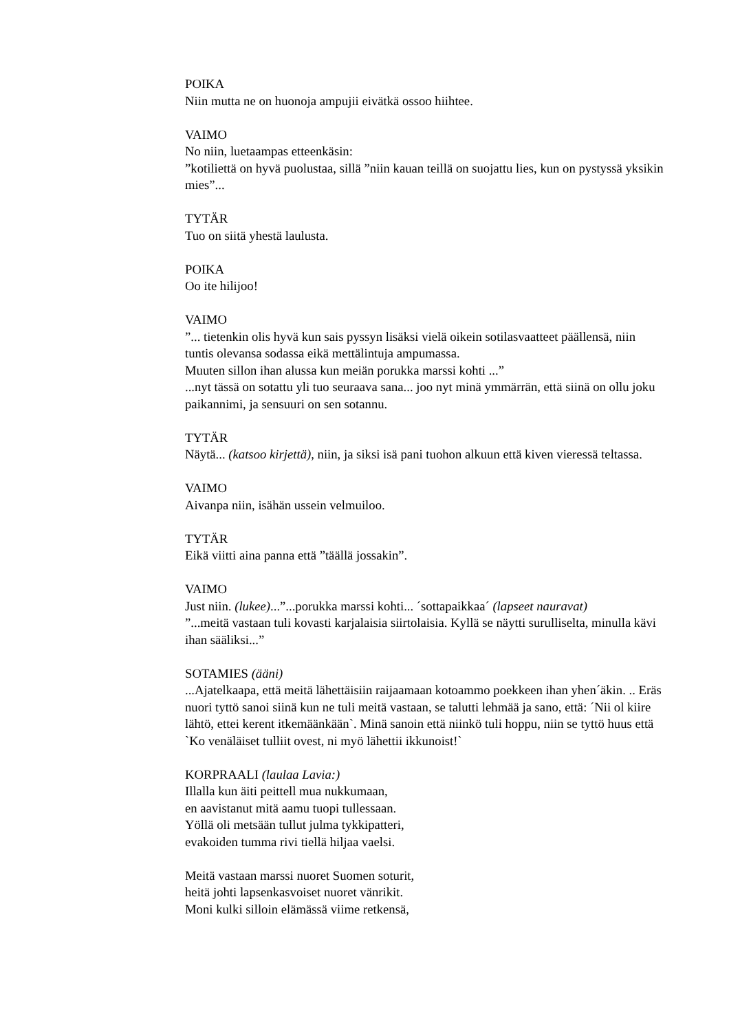POIKA
Niin mutta ne on huonoja ampujii eivätkä ossoo hiihtee.
VAIMO
No niin, luetaampas etteenkäsin:
”kotiliettä on hyvä puolustaa, sillä ”niin kauan teillä on suojattu lies, kun on pystyssä yksikin mies”...
TYTÄR
Tuo on siitä yhestä laulusta.
POIKA
Oo ite hilijoo!
VAIMO
”... tietenkin olis hyvä kun sais pyssyn lisäksi vielä oikein sotilasvaatteet päällensä, niin tuntis olevansa sodassa eikä mettälintuja ampumassa.
Muuten sillon ihan alussa kun meiän porukka marssi kohti ...”
...nyt tässä on sotattu yli tuo seuraava sana... joo nyt minä ymmärrän, että siinä on ollu joku paikannimi, ja sensuuri on sen sotannu.
TYTÄR
Näytä... (katsoo kirjettä), niin, ja siksi isä pani tuohon alkuun että kiven vieressä teltassa.
VAIMO
Aivanpa niin, isähän ussein velmuiloo.
TYTÄR
Eikä viitti aina panna että ”täällä jossakin”.
VAIMO
Just niin. (lukee)...”...porukka marssi kohti... ´sottapaikkaa´ (lapseet nauravat)
”...meitä vastaan tuli kovasti karjalaisia siirtolaisia. Kyllä se näytti surulliselta, minulla kävi ihan sääliksi...”
SOTAMIES (ääni)
...Ajatelkaapa, että meitä lähettäisiin raijaamaan kotoammo poekkeen ihan yhen´äkin. .. Eräs nuori tyttö sanoi siinä kun ne tuli meitä vastaan, se talutti lehmää ja sano, että: ´Nii ol kiire lähtö, ettei kerent itkemäänkään`. Minä sanoin että niinkö tuli hoppu, niin se tyttö huus että `Ko venäläiset tulliit ovest, ni myö lähettii ikkunoist!`
KORPRAALI (laulaa Lavia:)
Illalla kun äiti peittell mua nukkumaan,
en aavistanut mitä aamu tuopi tullessaan.
Yöllä oli metsään tullut julma tykkipatteri,
evakoiden tumma rivi tiellä hiljaa vaelsi.
Meitä vastaan marssi nuoret Suomen soturit,
heitä johti lapsenkasvoiset nuoret vänrikit.
Moni kulki silloin elämässä viime retkensä,